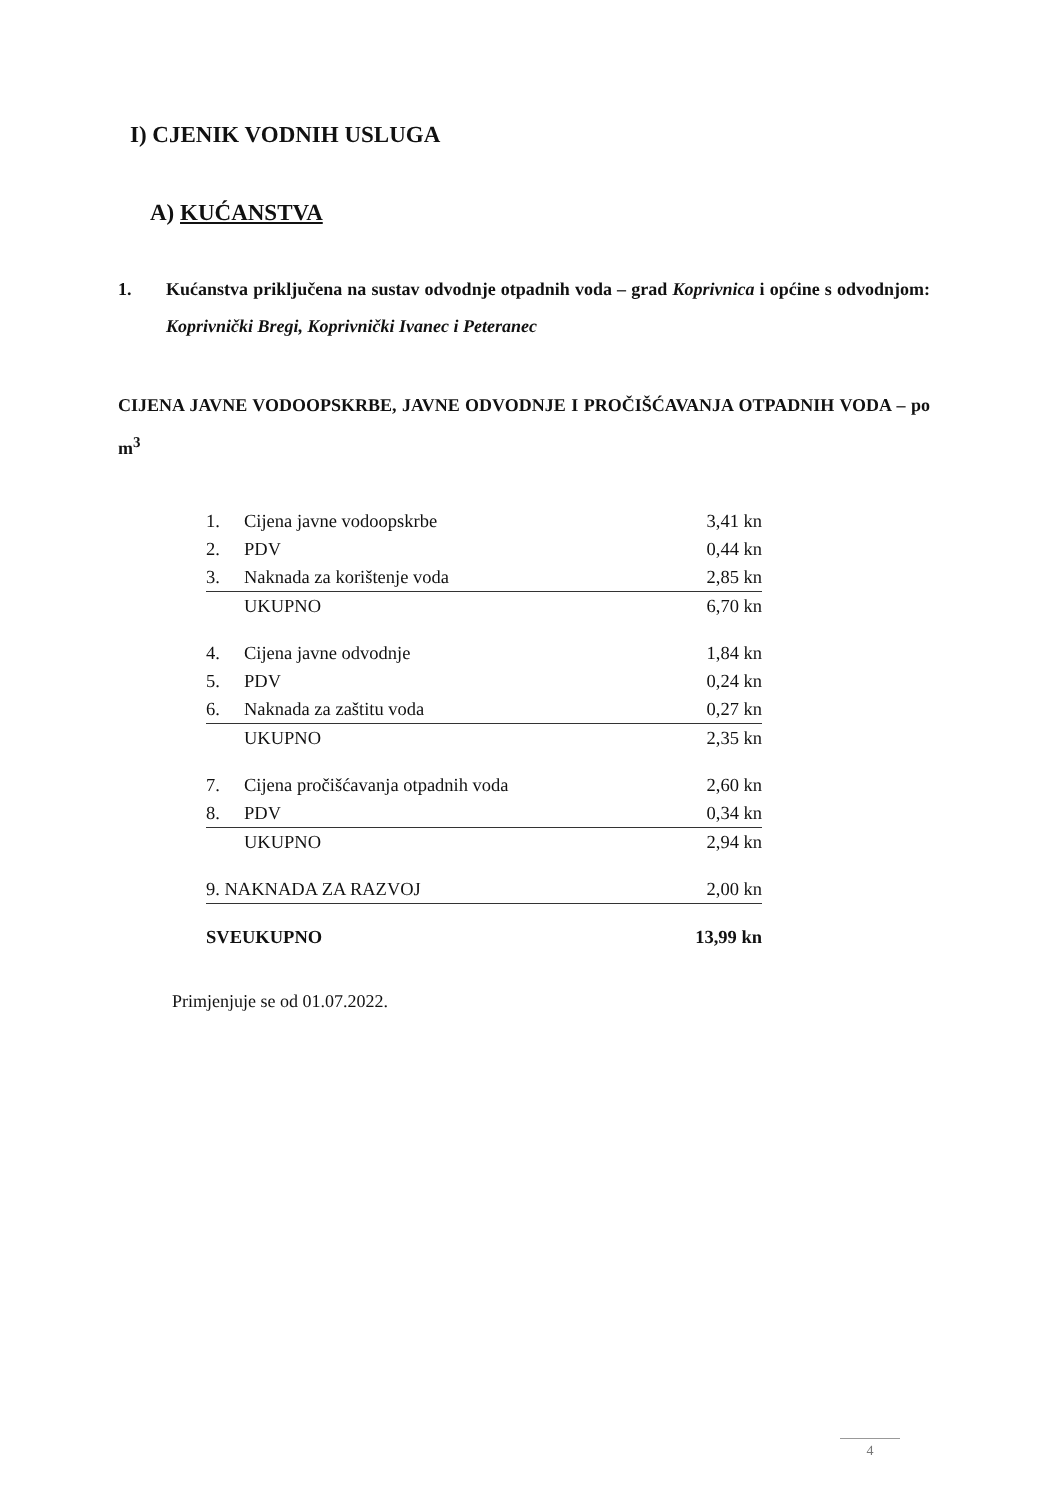I) CJENIK VODNIH USLUGA
A) KUĆANSTVA
1. Kućanstva priključena na sustav odvodnje otpadnih voda – grad Koprivnica i općine s odvodnjom: Koprivnički Bregi, Koprivnički Ivanec i Peteranec
CIJENA JAVNE VODOOPSKRBE, JAVNE ODVODNJE I PROČIŠĆAVANJA OTPADNIH VODA – po m<sup>3</sup>
| 1. | Cijena javne vodoopskrbe | 3,41 kn |
| 2. | PDV | 0,44 kn |
| 3. | Naknada za korištenje voda | 2,85 kn |
| | UKUPNO | 6,70 kn |
| 4. | Cijena javne odvodnje | 1,84 kn |
| 5. | PDV | 0,24 kn |
| 6. | Naknada za zaštitu voda | 0,27 kn |
| | UKUPNO | 2,35 kn |
| 7. | Cijena pročišćavanja otpadnih voda | 2,60 kn |
| 8. | PDV | 0,34 kn |
| | UKUPNO | 2,94 kn |
| 9. NAKNADA ZA RAZVOJ | | 2,00 kn |
| SVEUKUPNO | | 13,99 kn |
Primjenjuje se od 01.07.2022.
4